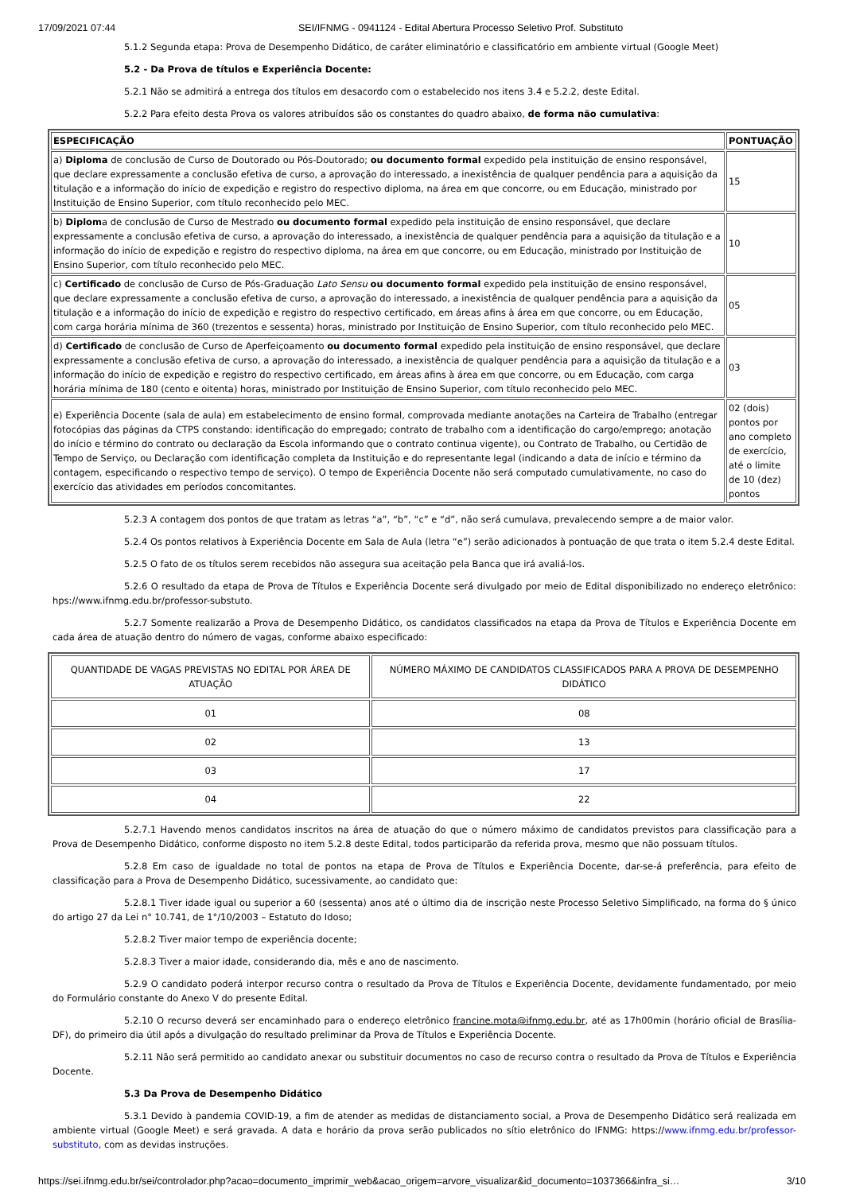17/09/2021 07:44 SEI/IFNMG - 0941124 - Edital Abertura Processo Seletivo Prof. Substituto
5.1.2 Segunda etapa: Prova de Desempenho Didático, de caráter eliminatório e classificatório em ambiente virtual (Google Meet)
5.2 - Da Prova de títulos e Experiência Docente:
5.2.1 Não se admitirá a entrega dos títulos em desacordo com o estabelecido nos itens 3.4 e 5.2.2, deste Edital.
5.2.2 Para efeito desta Prova os valores atribuídos são os constantes do quadro abaixo, de forma não cumulativa:
| ESPECIFICAÇÃO | PONTUAÇÃO |
| --- | --- |
| a) Diploma de conclusão de Curso de Doutorado ou Pós-Doutorado; ou documento formal expedido pela instituição de ensino responsável, que declare expressamente a conclusão efetiva de curso, a aprovação do interessado, a inexistência de qualquer pendência para a aquisição da titulação e a informação do início de expedição e registro do respectivo diploma, na área em que concorre, ou em Educação, ministrado por Instituição de Ensino Superior, com título reconhecido pelo MEC. | 15 |
| b) Diplom a de conclusão de Curso de Mestrado ou documento formal expedido pela instituição de ensino responsável, que declare expressamente a conclusão efetiva de curso, a aprovação do interessado, a inexistência de qualquer pendência para a aquisição da titulação e a informação do início de expedição e registro do respectivo diploma, na área em que concorre, ou em Educação, ministrado por Instituição de Ensino Superior, com título reconhecido pelo MEC. | 10 |
| c) Certificado de conclusão de Curso de Pós-Graduação Lato Sensu ou documento formal expedido pela instituição de ensino responsável, que declare expressamente a conclusão efetiva de curso, a aprovação do interessado, a inexistência de qualquer pendência para a aquisição da titulação e a informação do início de expedição e registro do respectivo certificado, em áreas afins à área em que concorre, ou em Educação, com carga horária mínima de 360 (trezentos e sessenta) horas, ministrado por Instituição de Ensino Superior, com título reconhecido pelo MEC. | 05 |
| d) Certificado de conclusão de Curso de Aperfeiçoamento ou documento formal expedido pela instituição de ensino responsável, que declare expressamente a conclusão efetiva de curso, a aprovação do interessado, a inexistência de qualquer pendência para a aquisição da titulação e a informação do início de expedição e registro do respectivo certificado, em áreas afins à área em que concorre, ou em Educação, com carga horária mínima de 180 (cento e oitenta) horas, ministrado por Instituição de Ensino Superior, com título reconhecido pelo MEC. | 03 |
| e) Experiência Docente (sala de aula) em estabelecimento de ensino formal, comprovada mediante anotações na Carteira de Trabalho (entregar fotocópias das páginas da CTPS constando: identificação do empregado; contrato de trabalho com a identificação do cargo/emprego; anotação do início e término do contrato ou declaração da Escola informando que o contrato continua vigente), ou Contrato de Trabalho, ou Certidão de Tempo de Serviço, ou Declaração com identificação completa da Instituição e do representante legal (indicando a data de início e término da contagem, especificando o respectivo tempo de serviço). O tempo de Experiência Docente não será computado cumulativamente, no caso do exercício das atividades em períodos concomitantes. | 02 (dois) pontos por ano completo de exercício, até o limite de 10 (dez) pontos |
5.2.3 A contagem dos pontos de que tratam as letras “a”, “b”, “c” e “d”, não será cumulava, prevalecendo sempre a de maior valor.
5.2.4 Os pontos relativos à Experiência Docente em Sala de Aula (letra “e”) serão adicionados à pontuação de que trata o item 5.2.4 deste Edital.
5.2.5 O fato de os títulos serem recebidos não assegura sua aceitação pela Banca que irá avaliá-los.
5.2.6 O resultado da etapa de Prova de Títulos e Experiência Docente será divulgado por meio de Edital disponibilizado no endereço eletrônico: hps://www.ifnmg.edu.br/professor-substuto.
5.2.7 Somente realizarão a Prova de Desempenho Didático, os candidatos classificados na etapa da Prova de Títulos e Experiência Docente em cada área de atuação dentro do número de vagas, conforme abaixo especificado:
| QUANTIDADE DE VAGAS PREVISTAS NO EDITAL POR ÁREA DE ATUAÇÃO | NÚMERO MÁXIMO DE CANDIDATOS CLASSIFICADOS PARA A PROVA DE DESEMPENHO DIDÁTICO |
| 01 | 08 |
| 02 | 13 |
| 03 | 17 |
| 04 | 22 |
5.2.7.1 Havendo menos candidatos inscritos na área de atuação do que o número máximo de candidatos previstos para classificação para a Prova de Desempenho Didático, conforme disposto no item 5.2.8 deste Edital, todos participarão da referida prova, mesmo que não possuam títulos.
5.2.8 Em caso de igualdade no total de pontos na etapa de Prova de Títulos e Experiência Docente, dar-se-á preferência, para efeito de classificação para a Prova de Desempenho Didático, sucessivamente, ao candidato que:
5.2.8.1 Tiver idade igual ou superior a 60 (sessenta) anos até o último dia de inscrição neste Processo Seletivo Simplificado, na forma do § único do artigo 27 da Lei n° 10.741, de 1°/10/2003 – Estatuto do Idoso;
5.2.8.2 Tiver maior tempo de experiência docente;
5.2.8.3 Tiver a maior idade, considerando dia, mês e ano de nascimento.
5.2.9 O candidato poderá interpor recurso contra o resultado da Prova de Títulos e Experiência Docente, devidamente fundamentado, por meio do Formulário constante do Anexo V do presente Edital.
5.2.10 O recurso deverá ser encaminhado para o endereço eletrônico francine.mota@ifnmg.edu.br, até as 17h00min (horário oficial de Brasília-DF), do primeiro dia útil após a divulgação do resultado preliminar da Prova de Títulos e Experiência Docente.
5.2.11 Não será permitido ao candidato anexar ou substituir documentos no caso de recurso contra o resultado da Prova de Títulos e Experiência Docente.
5.3 Da Prova de Desempenho Didático
5.3.1 Devido à pandemia COVID-19, a fim de atender as medidas de distanciamento social, a Prova de Desempenho Didático será realizada em ambiente virtual (Google Meet) e será gravada. A data e horário da prova serão publicados no sítio eletrônico do IFNMG: https://www.ifnmg.edu.br/professor-substituto, com as devidas instruções.
https://sei.ifnmg.edu.br/sei/controlador.php?acao=documento_imprimir_web&acao_origem=arvore_visualizar&id_documento=1037366&infra_si… 3/10